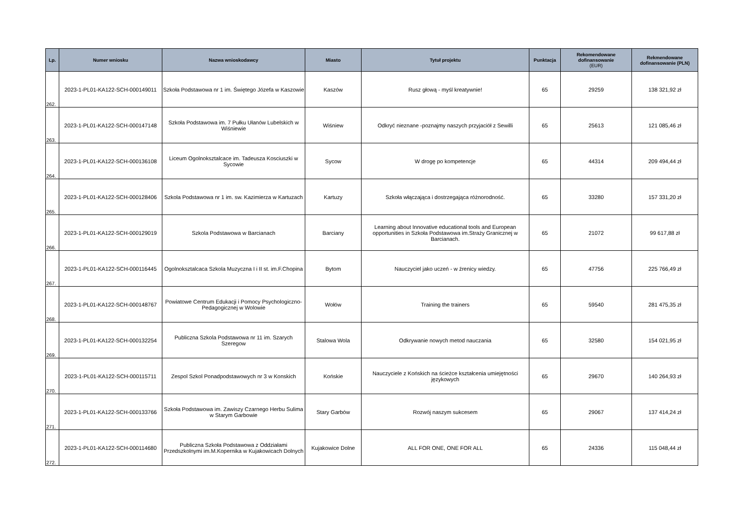| Lp. | Numer wniosku | Nazwa wnioskodawcy | Miasto | Tytuł projektu | Punktacja | Rekomendowane dofinansowanie (EUR) | Rekmendowane dofinansowanie (PLN) |
| --- | --- | --- | --- | --- | --- | --- | --- |
| 262. | 2023-1-PL01-KA122-SCH-000149011 | Szkoła Podstawowa nr 1 im. Świętego Józefa w Kaszowie | Kaszów | Rusz głową - myśl kreatywnie! | 65 | 29259 | 138 321,92 zł |
| 263. | 2023-1-PL01-KA122-SCH-000147148 | Szkoła Podstawowa im. 7 Pułku Ułanów Lubelskich w Wiśniewie | Wiśniew | Odkryć nieznane -poznajmy naszych przyjaciół z Sewilli | 65 | 25613 | 121 085,46 zł |
| 264. | 2023-1-PL01-KA122-SCH-000136108 | Liceum Ogolnoksztalcace im. Tadeusza Kosciuszki w Sycowie | Sycow | W drogę po kompetencje | 65 | 44314 | 209 494,44 zł |
| 265. | 2023-1-PL01-KA122-SCH-000128406 | Szkola Podstawowa nr 1 im. sw. Kazimierza w Kartuzach | Kartuzy | Szkoła włączająca i dostrzegająca różnorodność. | 65 | 33280 | 157 331,20 zł |
| 266. | 2023-1-PL01-KA122-SCH-000129019 | Szkola Podstawowa w Barcianach | Barciany | Learning about Innovative educational tools and European opportunities in Szkoła Podstawowa im.Straży Granicznej w Barcianach. | 65 | 21072 | 99 617,88 zł |
| 267. | 2023-1-PL01-KA122-SCH-000116445 | Ogolnoksztalcaca Szkola Muzyczna I i II st. im.F.Chopina | Bytom | Nauczyciel jako uczeń - w źrenicy wiedzy. | 65 | 47756 | 225 766,49 zł |
| 268. | 2023-1-PL01-KA122-SCH-000148767 | Powiatowe Centrum Edukacji i Pomocy Psychologiczno-Pedagogicznej w Wolowie | Wołów | Training the trainers | 65 | 59540 | 281 475,35 zł |
| 269. | 2023-1-PL01-KA122-SCH-000132254 | Publiczna Szkola Podstawowa nr 11 im. Szarych Szeregow | Stalowa Wola | Odkrywanie nowych metod nauczania | 65 | 32580 | 154 021,95 zł |
| 270. | 2023-1-PL01-KA122-SCH-000115711 | Zespol Szkol Ponadpodstawowych nr 3 w Konskich | Końskie | Nauczyciele z Końskich na ścieżce kształcenia umiejętności językowych | 65 | 29670 | 140 264,93 zł |
| 271. | 2023-1-PL01-KA122-SCH-000133766 | Szkoła Podstawowa im. Zawiszy Czarnego Herbu Sulima w Starym Garbowie | Stary Garbów | Rozwój naszym sukcesem | 65 | 29067 | 137 414,24 zł |
| 272. | 2023-1-PL01-KA122-SCH-000114680 | Publiczna Szkoła Podstawowa z Oddziałami Przedszkolnymi im.M.Kopernika w Kujakowicach Dolnych | Kujakowice Dolne | ALL FOR ONE, ONE FOR ALL | 65 | 24336 | 115 048,44 zł |